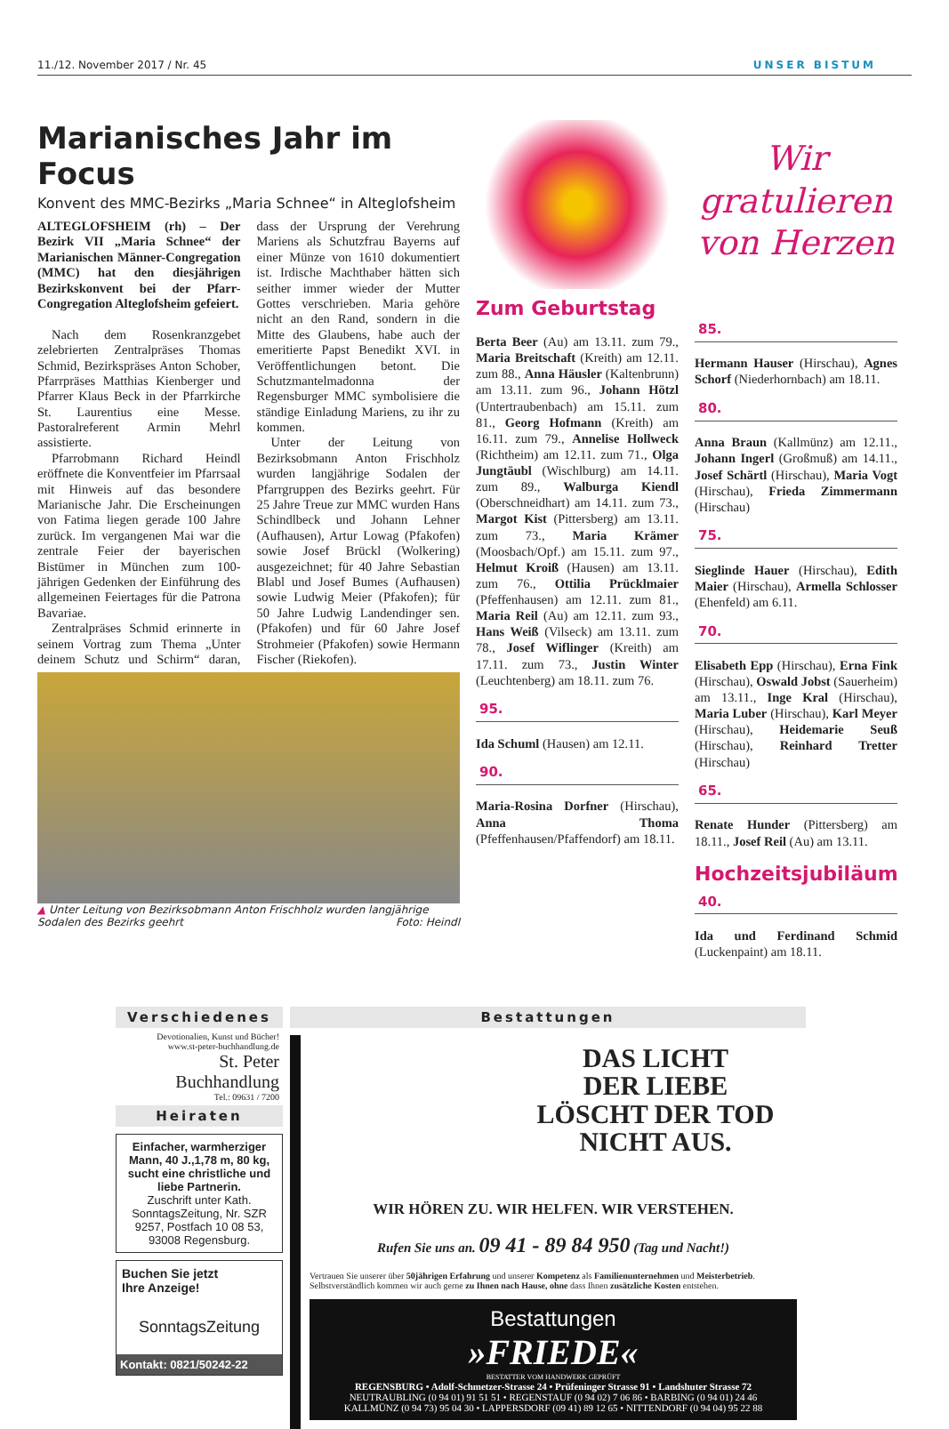11./12. November 2017 / Nr. 45 UNSER BISTUM
Marianisches Jahr im Focus
Konvent des MMC-Bezirks „Maria Schnee“ in Alteglofsheim
ALTEGLOFSHEIM (rh) – Der Bezirk VII „Maria Schnee“ der Marianischen Männer-Congregation (MMC) hat den diesjährigen Bezirkskonvent bei der Pfarr-Congregation Alteglofsheim gefeiert.
Nach dem Rosenkranzgebet zelebrierten Zentralpräses Thomas Schmid, Bezirkspräses Anton Schober, Pfarrpräses Matthias Kienberger und Pfarrer Klaus Beck in der Pfarrkirche St. Laurentius eine Messe. Pastoralreferent Armin Mehrl assistierte.
Pfarrobmann Richard Heindl eröffnete die Konventfeier im Pfarrsaal mit Hinweis auf das besondere Marianische Jahr. Die Erscheinungen von Fatima liegen gerade 100 Jahre zurück. Im vergangenen Mai war die zentrale Feier der bayerischen Bistümer in München zum 100-jährigen Gedenken der Einführung des allgemeinen Feiertages für die Patrona Bavariae.
Zentralpräses Schmid erinnerte in seinem Vortrag zum Thema „Unter deinem Schutz und Schirm“ daran, dass der Ursprung der Verehrung Mariens als Schutzfrau Bayerns auf einer Münze von 1610 dokumentiert ist. Irdische Machthaber hätten sich seither immer wieder der Mutter Gottes verschrieben. Maria gehöre nicht an den Rand, sondern in die Mitte des Glaubens, habe auch der emeritierte Papst Benedikt XVI. in Veröffentlichungen betont. Die Schutzmantelmadonna der Regensburger MMC symbolisiere die ständige Einladung Mariens, zu ihr zu kommen.
Unter der Leitung von Bezirksobmann Anton Frischholz wurden langjährige Sodalen der Pfarrgruppen des Bezirks geehrt. Für 25 Jahre Treue zur MMC wurden Hans Schindlbeck und Johann Lehner (Aufhausen), Artur Lowag (Pfakofen) sowie Josef Brückl (Wolkering) ausgezeichnet; für 40 Jahre Sebastian Blabl und Josef Bumes (Aufhausen) sowie Ludwig Meier (Pfakofen); für 50 Jahre Ludwig Landendinger sen. (Pfakofen) und für 60 Jahre Josef Strohmeier (Pfakofen) sowie Hermann Fischer (Riekofen).
▲ Unter Leitung von Bezirksobmann Anton Frischholz wurden langjährige Sodalen des Bezirks geehrt Foto: Heindl
Zum Geburtstag
Berta Beer (Au) am 13.11. zum 79., Maria Breitschaft (Kreith) am 12.11. zum 88., Anna Häusler (Kaltenbrunn) am 13.11. zum 96., Johann Hötzl (Untertraubenbach) am 15.11. zum 81., Georg Hofmann (Kreith) am 16.11. zum 79., Annelise Hollweck (Richtheim) am 12.11. zum 71., Olga Jungtäubl (Wischlburg) am 14.11. zum 89., Walburga Kiendl (Oberschneidhart) am 14.11. zum 73., Margot Kist (Pittersberg) am 13.11. zum 73., Maria Krämer (Moosbach/Opf.) am 15.11. zum 97., Helmut Kroiß (Hausen) am 13.11. zum 76., Ottilia Prücklmaier (Pfeffenhausen) am 12.11. zum 81., Maria Reil (Au) am 12.11. zum 93., Hans Weiß (Vilseck) am 13.11. zum 78., Josef Wiflinger (Kreith) am 17.11. zum 73., Justin Winter (Leuchtenberg) am 18.11. zum 76.
95.
Ida Schuml (Hausen) am 12.11.
90.
Maria-Rosina Dorfner (Hirschau), Anna Thoma (Pfeffenhausen/Pfaffendorf) am 18.11.
Wir
gratulieren
von Herzen
85.
Hermann Hauser (Hirschau), Agnes Schorf (Niederhornbach) am 18.11.
80.
Anna Braun (Kallmünz) am 12.11., Johann Ingerl (Großmuß) am 14.11., Josef Schärtl (Hirschau), Maria Vogt (Hirschau), Frieda Zimmermann (Hirschau)
75.
Sieglinde Hauer (Hirschau), Edith Maier (Hirschau), Armella Schlosser (Ehenfeld) am 6.11.
70.
Elisabeth Epp (Hirschau), Erna Fink (Hirschau), Oswald Jobst (Sauerheim) am 13.11., Inge Kral (Hirschau), Maria Luber (Hirschau), Karl Meyer (Hirschau), Heidemarie Seuß (Hirschau), Reinhard Tretter (Hirschau)
65.
Renate Hunder (Pittersberg) am 18.11., Josef Reil (Au) am 13.11.
Hochzeitsjubiläum
40.
Ida und Ferdinand Schmid (Luckenpaint) am 18.11.
Verschiedenes
Devotionalien, Kunst und Bücher!
www.st-peter-buchhandlung.de
St. Peter
Buchhandlung
Tel.: 09631 / 7200
Heiraten
Einfacher, warmherziger Mann, 40 J.,1,78 m, 80 kg, sucht eine christliche und liebe Partnerin.
Zuschrift unter Kath. SonntagsZeitung, Nr. SZR 9257, Postfach 10 08 53, 93008 Regensburg.
Buchen Sie jetzt
Ihre Anzeige!
SonntagsZeitung
Kontakt: 0821/50242-22
Bestattungen
DAS LICHT
DER LIEBE
LÖSCHT DER TOD
NICHT AUS.
WIR HÖREN ZU. WIR HELFEN. WIR VERSTEHEN.
Rufen Sie uns an. 09 41 - 89 84 950 (Tag und Nacht!)
Vertrauen Sie unserer über 50jährigen Erfahrung und unserer Kompetenz als Familienunternehmen und Meisterbetrieb. Selbstverständlich kommen wir auch gerne zu Ihnen nach Hause, ohne dass Ihnen zusätzliche Kosten entstehen.
Bestattungen
»FRIEDE«
BESTATTER VOM HANDWERK GEPRÜFT
REGENSBURG • Adolf-Schmetzer-Strasse 24 • Prüfeninger Strasse 91 • Landshuter Strasse 72
NEUTRAUBLING (0 94 01) 91 51 51 • REGENSTAUF (0 94 02) 7 06 86 • BARBING (0 94 01) 24 46
KALLMÜNZ (0 94 73) 95 04 30 • LAPPERSDORF (09 41) 89 12 65 • NITTENDORF (0 94 04) 95 22 88